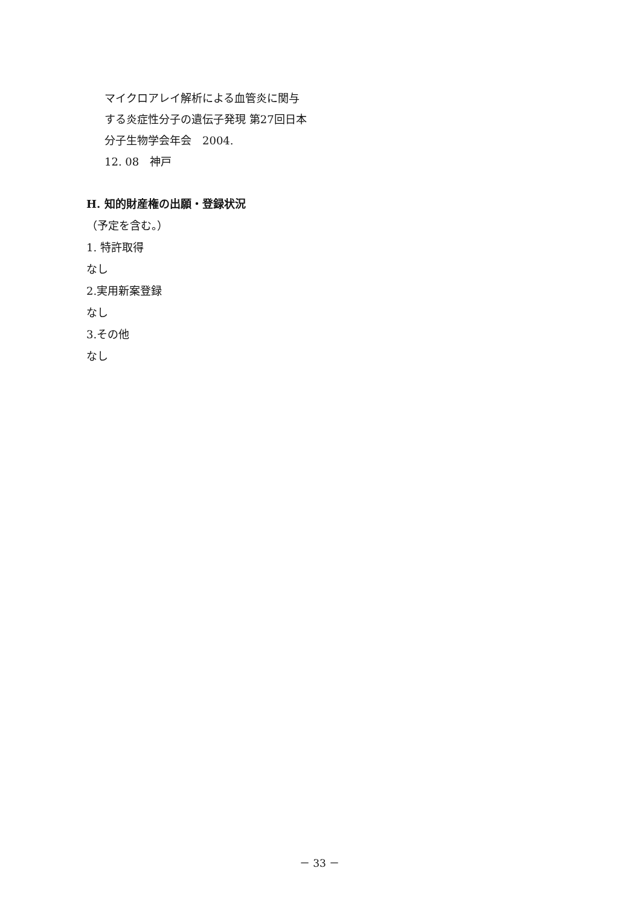マイクロアレイ解析による血管炎に関与する炎症性分子の遺伝子発現 第27回日本分子生物学会年会　2004.
12. 08　神戸
H. 知的財産権の出願・登録状況
（予定を含む。）
1. 特許取得
なし
2.実用新案登録
なし
3.その他
なし
－ 33 －